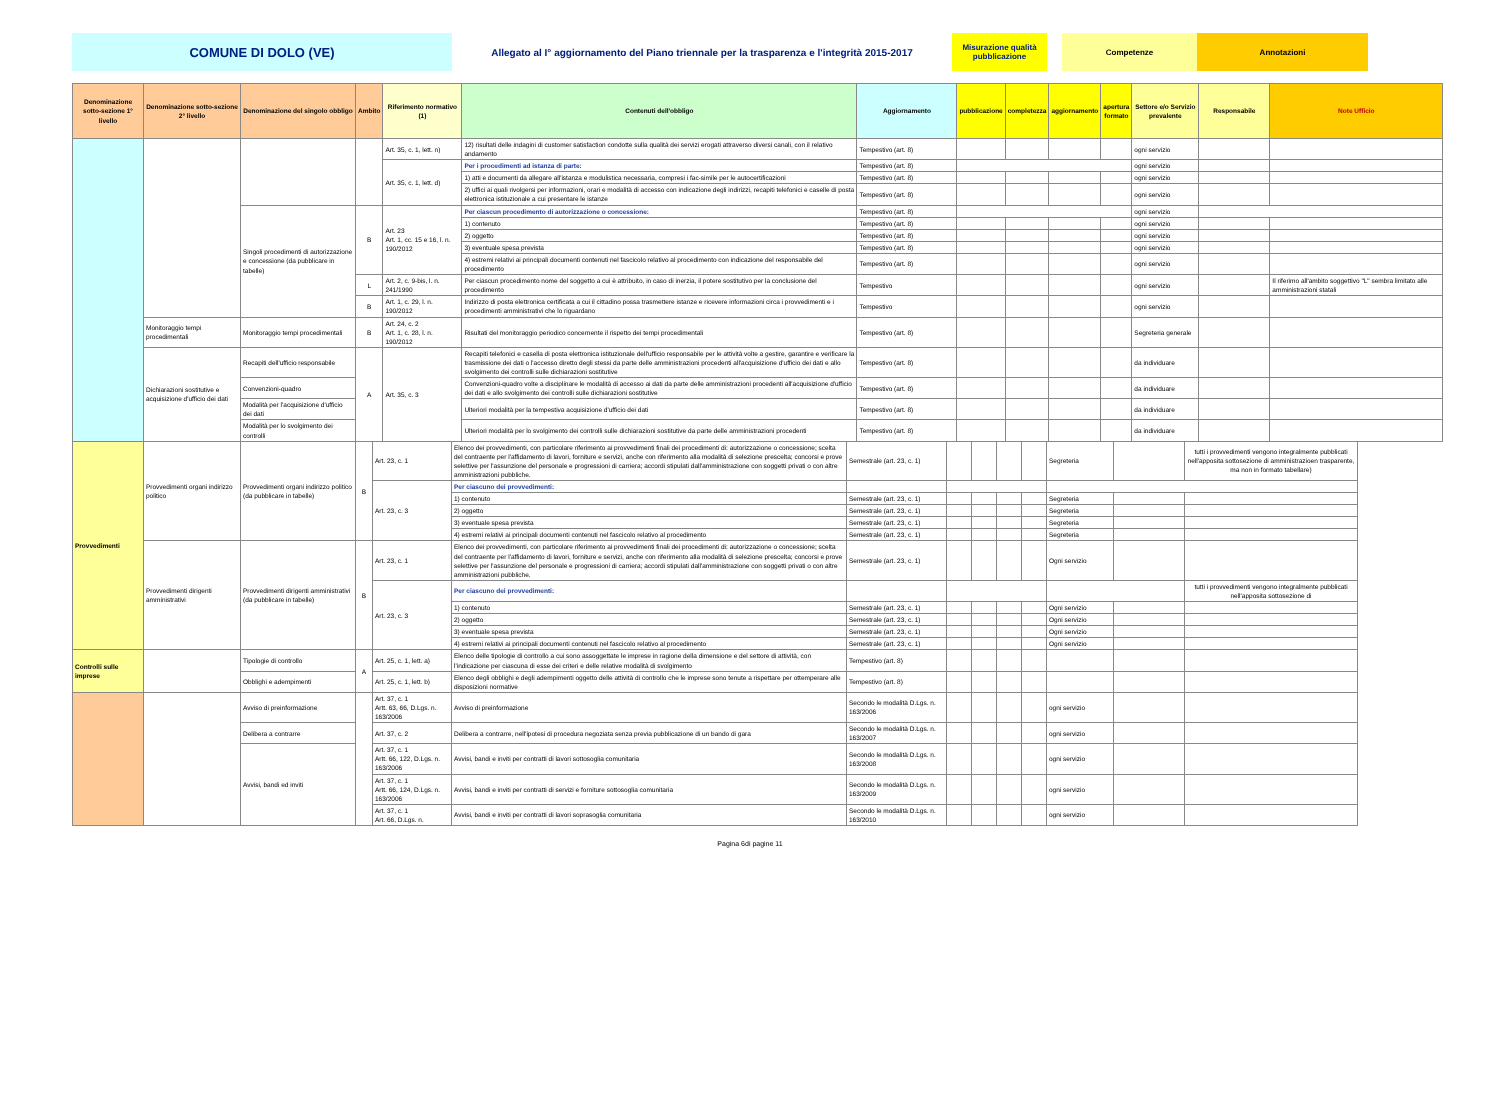COMUNE DI DOLO (VE)
Allegato al I° aggiornamento del Piano triennale per la trasparenza e l'integrità 2015-2017
Misurazione qualità pubblicazione
Competenze Annotazioni
| Denominazione sotto-sezione 1° livello | Denominazione sotto-sezione 2° livello | Denominazione del singolo obbligo | Ambito | Riferimento normativo (1) | Contenuti dell'obbligo | Aggiornamento | pubblicazione | completezza | aggiornamento | apertura formato | Settore e/o Servizio prevalente | Responsabile | Note Ufficio |
| --- | --- | --- | --- | --- | --- | --- | --- | --- | --- | --- | --- | --- | --- |
| | | | | Art. 35, c. 1, lett. n) | 12) risultati delle indagini di customer satisfaction condotte sulla qualità dei servizi erogati attraverso diversi canali, con il relativo andamento | Tempestivo (art. 8) | | | | | ogni servizio | | |
| | | | | Art. 35, c. 1, lett. d) | Per i procedimenti ad istanza di parte: | Tempestivo (art. 8) | | | | | ogni servizio | | |
| | | | | | 1) atti e documenti da allegare all'istanza e modulistica necessaria, compresi i fac-simile per le autocertificazioni | Tempestivo (art. 8) | | | | | ogni servizio | | |
| | | | | | 2) uffici ai quali rivolgersi per informazioni, orari e modalità di accesso con indicazione degli indirizzi, recapiti telefonici e caselle di posta elettronica istituzionale a cui presentare le istanze | Tempestivo (art. 8) | | | | | ogni servizio | | |
| | | Singoli procedimenti di autorizzazione e concessione (da pubblicare in tabelle) | B | Art. 23 Art. 1, cc. 15 e 16, l. n. 190/2012 | Per ciascun procedimento di autorizzazione o concessione: | Tempestivo (art. 8) | | | | | ogni servizio | | |
| | | | | | 1) contenuto | Tempestivo (art. 8) | | | | | ogni servizio | | |
| | | | | | 2) oggetto | Tempestivo (art. 8) | | | | | ogni servizio | | |
| | | | | | 3) eventuale spesa prevista | Tempestivo (art. 8) | | | | | ogni servizio | | |
| | | | | | 4) estremi relativi ai principali documenti contenuti nel fascicolo relativo al procedimento con indicazione del responsabile del procedimento | Tempestivo (art. 8) | | | | | ogni servizio | | |
| | | | L | Art. 2, c. 9-bis, l. n. 241/1990 | Per ciascun procedimento nome del soggetto a cui è attribuito, in caso di inerzia, il potere sostitutivo per la conclusione del procedimento | Tempestivo | | | | | ogni servizio | | Il riferimo all'ambito soggettivo "L" sembra limitato alle amministrazioni statali |
| | | | B | Art. 1, c. 29, l. n. 190/2012 | Indirizzo di posta elettronica certificata a cui il cittadino possa trasmettere istanze e ricevere informazioni circa i provvedimenti e i procedimenti amministrativi che lo riguardano | Tempestivo | | | | | ogni servizio | | |
| | Monitoraggio tempi procedimentali | Monitoraggio tempi procedimentali | B | Art. 24, c. 2 Art. 1, c. 28, l. n. 190/2012 | Risultati del monitoraggio periodico concernente il rispetto dei tempi procedimentali | Tempestivo (art. 8) | | | | | Segreteria generale | | |
| | Dichiarazioni sostitutive e acquisizione d'ufficio dei dati | Recapiti dell'ufficio responsabile | A | Art. 35, c. 3 | Recapiti telefonici e casella di posta elettronica istituzionale dell'ufficio responsabile per le attività volte a gestire, garantire e verificare la trasmissione dei dati o l'accesso diretto degli stessi da parte delle amministrazioni procedenti all'acquisizione d'ufficio dei dati e allo svolgimento dei controlli sulle dichiarazioni sostitutive | Tempestivo (art. 8) | | | | | da individuare | | |
| | | Convenzioni-quadro | | | Convenzioni-quadro volte a disciplinare le modalità di accesso ai dati da parte delle amministrazioni procedenti all'acquisizione d'ufficio dei dati e allo svolgimento dei controlli sulle dichiarazioni sostitutive | Tempestivo (art. 8) | | | | | da individuare | | |
| | | Modalità per l'acquisizione d'ufficio dei dati | | | Ulteriori modalità per la tempestiva acquisizione d'ufficio dei dati | Tempestivo (art. 8) | | | | | da individuare | | |
| | | Modalità per lo svolgimento dei controlli | | | Ulteriori modalità per lo svolgimento dei controlli sulle dichiarazioni sostitutive da parte delle amministrazioni procedenti | Tempestivo (art. 8) | | | | | da individuare | | |
| Provvedimenti | Provvedimenti organi indirizzo politico | Provvedimenti organi indirizzo politico (da pubblicare in tabelle) | B | Art. 23, c. 1 | Elenco dei provvedimenti, con particolare riferimento ai provvedimenti finali dei procedimenti di: autorizzazione o concessione; scelta del contraente per l'affidamento di lavori, forniture e servizi, anche con riferimento alla modalità di selezione prescelta; concorsi e prove selettive per l'assunzione del personale e progressioni di carriera; accordi stipulati dall'amministrazione con soggetti privati o con altre amministrazioni pubbliche. | Semestrale (art. 23, c. 1) | | | | | Segreteria | | tutti i provvedimenti vengono integralmente pubblicati nell'apposita sottosezione di amministrazioen trasparente, ma non in formato tabellare) |
| | | | | Art. 23, c. 3 | Per ciascuno dei provvedimenti: | | | | | | | | |
| | | | | | 1) contenuto | Semestrale (art. 23, c. 1) | | | | | Segreteria | | |
| | | | | | 2) oggetto | Semestrale (art. 23, c. 1) | | | | | Segreteria | | |
| | | | | | 3) eventuale spesa prevista | Semestrale (art. 23, c. 1) | | | | | Segreteria | | |
| | | | | | 4) estremi relativi ai principali documenti contenuti nel fascicolo relativo al procedimento | Semestrale (art. 23, c. 1) | | | | | Segreteria | | |
| | Provvedimenti dirigenti amministrativi | Provvedimenti dirigenti amministrativi (da pubblicare in tabelle) | B | Art. 23, c. 1 | Elenco dei provvedimenti, con particolare riferimento ai provvedimenti finali dei procedimenti di: autorizzazione o concessione; scelta del contraente per l'affidamento di lavori, forniture e servizi, anche con riferimento alla modalità di selezione prescelta; concorsi e prove selettive per l'assunzione del personale e progressioni di carriera; accordi stipulati dall'amministrazione con soggetti privati o con altre amministrazioni pubbliche. | Semestrale (art. 23, c. 1) | | | | | Ogni servizio | | |
| | | | | Art. 23, c. 3 | Per ciascuno dei provvedimenti: | | | | | | | | tutti i provvedimenti vengono integralmente pubblicati nell'apposita sottosezione di |
| | | | | | 1) contenuto | Semestrale (art. 23, c. 1) | | | | | Ogni servizio | | |
| | | | | | 2) oggetto | Semestrale (art. 23, c. 1) | | | | | Ogni servizio | | |
| | | | | | 3) eventuale spesa prevista | Semestrale (art. 23, c. 1) | | | | | Ogni servizio | | |
| | | | | | 4) estremi relativi ai principali documenti contenuti nel fascicolo relativo al procedimento | Semestrale (art. 23, c. 1) | | | | | Ogni servizio | | |
| Controlli sulle imprese | | Tipologie di controllo | A | Art. 25, c. 1, lett. a) | Elenco delle tipologie di controllo a cui sono assoggettate le imprese in ragione della dimensione e del settore di attività, con l'indicazione per ciascuna di esse dei criteri e delle relative modalità di svolgimento | Tempestivo (art. 8) | | | | | | | |
| | | Obblighi e adempimenti | | Art. 25, c. 1, lett. b) | Elenco degli obblighi e degli adempimenti oggetto delle attività di controllo che le imprese sono tenute a rispettare per ottemperare alle disposizioni normative | Tempestivo (art. 8) | | | | | | | |
| | | Avviso di preinformazione | | Art. 37, c. 1 Artt. 63, 66, D.Lgs. n. 163/2006 | Avviso di preinformazione | Secondo le modalità D.Lgs. n. 163/2006 | | | | | ogni servizio | | |
| | | Delibera a contrarre | | Art. 37, c. 2 | Delibera a contrarre, nell'ipotesi di procedura negoziata senza previa pubblicazione di un bando di gara | Secondo le modalità D.Lgs. n. 163/2007 | | | | | ogni servizio | | |
| | | Avvisi, bandi ed inviti | | Art. 37, c. 1 Artt. 66, 122, D.Lgs. n. 163/2006 | Avvisi, bandi e inviti per contratti di lavori sottosoglia comunitaria | Secondo le modalità D.Lgs. n. 163/2008 | | | | | ogni servizio | | |
| | | | | Art. 37, c. 1 Artt. 66, 124, D.Lgs. n. 163/2006 | Avvisi, bandi e inviti per contratti di servizi e forniture sottosoglia comunitaria | Secondo le modalità D.Lgs. n. 163/2009 | | | | | ogni servizio | | |
| | | | | Art. 37, c. 1 Art. 66, D.Lgs. n. | Avvisi, bandi e inviti per contratti di lavori soprasoglia comunitaria | Secondo le modalità D.Lgs. n. 163/2010 | | | | | ogni servizio | | |
Pagina 6di pagine 11